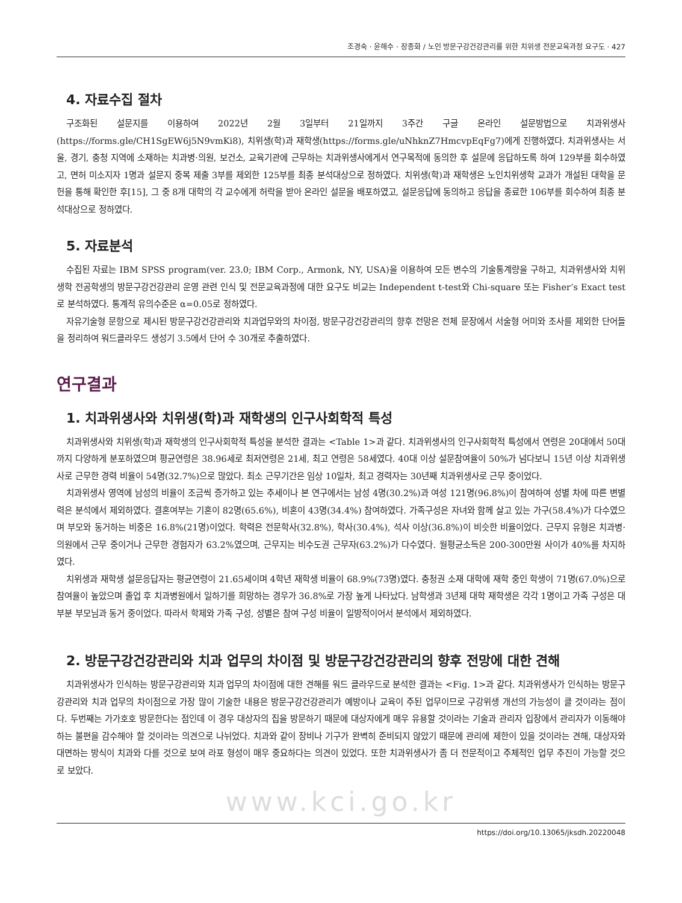조경숙 · 윤해수 · 장종화 / 노인 방문구강건강관리를 위한 치위생 전문교육과정 요구도 · 427
4. 자료수집 절차
구조화된 설문지를 이용하여 2022년 2월 3일부터 21일까지 3주간 구글 온라인 설문방법으로 치과위생사(https://forms.gle/CH1SgEW6j5N9vmKi8), 치위생(학)과 재학생(https://forms.gle/uNhknZ7HmcvpEqFg7)에게 진행하였다. 치과위생사는 서울, 경기, 충청 지역에 소재하는 치과병·의원, 보건소, 교육기관에 근무하는 치과위생사에게서 연구목적에 동의한 후 설문에 응답하도록 하여 129부를 회수하였고, 면허 미소지자 1명과 설문지 중복 제출 3부를 제외한 125부를 최종 분석대상으로 정하였다. 치위생(학)과 재학생은 노인치위생학 교과가 개설된 대학을 문헌을 통해 확인한 후[15], 그 중 8개 대학의 각 교수에게 허락을 받아 온라인 설문을 배포하였고, 설문응답에 동의하고 응답을 종료한 106부를 회수하여 최종 분석대상으로 정하였다.
5. 자료분석
수집된 자료는 IBM SPSS program(ver. 23.0; IBM Corp., Armonk, NY, USA)을 이용하여 모든 변수의 기술통계량을 구하고, 치과위생사와 치위생학 전공학생의 방문구강건강관리 운영 관련 인식 및 전문교육과정에 대한 요구도 비교는 Independent t-test와 Chi-square 또는 Fisher’s Exact test로 분석하였다. 통계적 유의수준은 α=0.05로 정하였다.
자유기술형 문항으로 제시된 방문구강건강관리와 치과업무와의 차이점, 방문구강건강관리의 향후 전망은 전체 문장에서 서술형 어미와 조사를 제외한 단어들을 정리하여 워드클라우드 생성기 3.5에서 단어 수 30개로 추출하였다.
연구결과
1. 치과위생사와 치위생(학)과 재학생의 인구사회학적 특성
치과위생사와 치위생(학)과 재학생의 인구사회학적 특성을 분석한 결과는 <Table 1>과 같다. 치과위생사의 인구사회학적 특성에서 연령은 20대에서 50대까지 다양하게 분포하였으며 평균연령은 38.96세로 최저연령은 21세, 최고 연령은 58세였다. 40대 이상 설문참여율이 50%가 넘다보니 15년 이상 치과위생사로 근무한 경력 비율이 54명(32.7%)으로 많았다. 최소 근무기간은 임상 10일차, 최고 경력자는 30년째 치과위생사로 근무 중이었다.
치과위생사 영역에 남성의 비율이 조금씩 증가하고 있는 추세이나 본 연구에서는 남성 4명(30.2%)과 여성 121명(96.8%)이 참여하여 성별 차에 따른 변별력은 분석에서 제외하였다. 결혼여부는 기혼이 82명(65.6%), 비혼이 43명(34.4%) 참여하였다. 가족구성은 자녀와 함께 살고 있는 가구(58.4%)가 다수였으며 부모와 동거하는 비중은 16.8%(21명)이었다. 학력은 전문학사(32.8%), 학사(30.4%), 석사 이상(36.8%)이 비슷한 비율이었다. 근무지 유형은 치과병·의원에서 근무 중이거나 근무한 경험자가 63.2%였으며, 근무지는 비수도권 근무자(63.2%)가 다수였다. 월평균소득은 200-300만원 사이가 40%를 차지하였다.
치위생과 재학생 설문응답자는 평균연령이 21.65세이며 4학년 재학생 비율이 68.9%(73명)였다. 충청권 소재 대학에 재학 중인 학생이 71명(67.0%)으로 참여율이 높았으며 졸업 후 치과병원에서 일하기를 희망하는 경우가 36.8%로 가장 높게 나타났다. 남학생과 3년제 대학 재학생은 각각 1명이고 가족 구성은 대부분 부모님과 동거 중이었다. 따라서 학제와 가족 구성, 성별은 참여 구성 비율이 일방적이어서 분석에서 제외하였다.
2. 방문구강건강관리와 치과 업무의 차이점 및 방문구강건강관리의 향후 전망에 대한 견해
치과위생사가 인식하는 방문구강관리와 치과 업무의 차이점에 대한 견해를 워드 클라우드로 분석한 결과는 <Fig. 1>과 같다. 치과위생사가 인식하는 방문구강관리와 치과 업무의 차이점으로 가장 많이 기술한 내용은 방문구강건강관리가 예방이나 교육이 주된 업무이므로 구강위생 개선의 가능성이 클 것이라는 점이다. 두번째는 가가호호 방문한다는 점인데 이 경우 대상자의 집을 방문하기 때문에 대상자에게 매우 유용할 것이라는 기술과 관리자 입장에서 관리자가 이동해야 하는 불편을 감수해야 할 것이라는 의견으로 나뉘었다. 치과와 같이 장비나 기구가 완벽히 준비되지 않았기 때문에 관리에 제한이 있을 것이라는 견해, 대상자와 대면하는 방식이 치과와 다를 것으로 보여 라포 형성이 매우 중요하다는 의견이 있었다. 또한 치과위생사가 좀 더 전문적이고 주체적인 업무 추진이 가능할 것으로 보았다.
www.kci.go.kr
https://doi.org/10.13065/jksdh.20220048